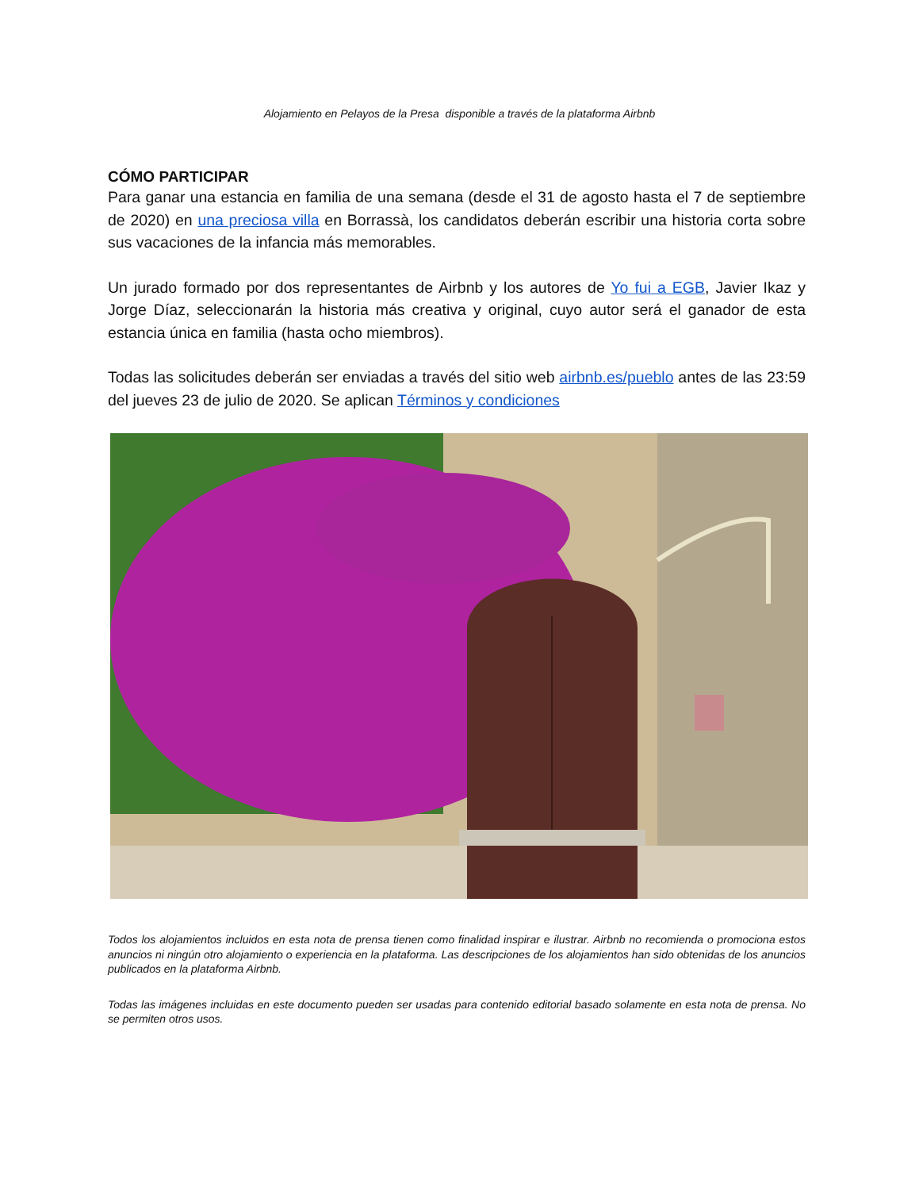Alojamiento en Pelayos de la Presa disponible a través de la plataforma Airbnb
CÓMO PARTICIPAR
Para ganar una estancia en familia de una semana (desde el 31 de agosto hasta el 7 de septiembre de 2020) en una preciosa villa en Borrassà, los candidatos deberán escribir una historia corta sobre sus vacaciones de la infancia más memorables.
Un jurado formado por dos representantes de Airbnb y los autores de Yo fui a EGB, Javier Ikaz y Jorge Díaz, seleccionarán la historia más creativa y original, cuyo autor será el ganador de esta estancia única en familia (hasta ocho miembros).
Todas las solicitudes deberán ser enviadas a través del sitio web airbnb.es/pueblo antes de las 23:59 del jueves 23 de julio de 2020. Se aplican Términos y condiciones
Todos los alojamientos incluidos en esta nota de prensa tienen como finalidad inspirar e ilustrar. Airbnb no recomienda o promociona estos anuncios ni ningún otro alojamiento o experiencia en la plataforma. Las descripciones de los alojamientos han sido obtenidas de los anuncios publicados en la plataforma Airbnb.
Todas las imágenes incluidas en este documento pueden ser usadas para contenido editorial basado solamente en esta nota de prensa. No se permiten otros usos.